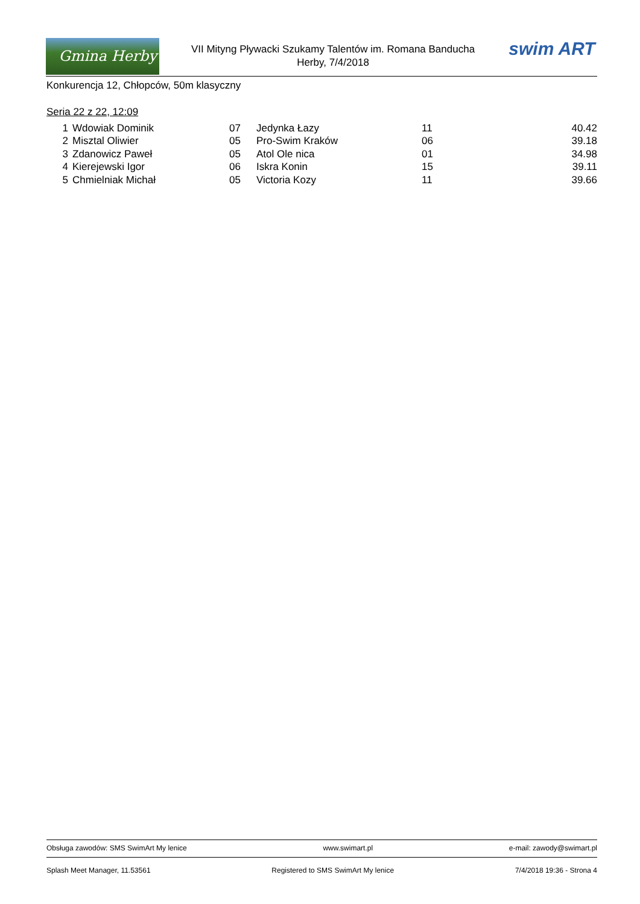Gmina Herby
VII Mityng Pływacki Szukamy Talentów im. Romana Banducha
Herby, 7/4/2018
swim ART
Konkurencja 12, Chłopców, 50m klasyczny
Seria 22 z 22, 12:09
| 1 | Wdowiak Dominik | 07 | Jedynka Łazy | 11 | 40.42 |
| 2 | Misztal Oliwier | 05 | Pro-Swim Kraków | 06 | 39.18 |
| 3 | Zdanowicz Paweł | 05 | Atol Ole nica | 01 | 34.98 |
| 4 | Kierejewski Igor | 06 | Iskra Konin | 15 | 39.11 |
| 5 | Chmielniak Michał | 05 | Victoria Kozy | 11 | 39.66 |
Obsługa zawodów: SMS SwimArt My lenice www.swimart.pl e-mail: zawody@swimart.pl
Splash Meet Manager, 11.53561 Registered to SMS SwimArt My lenice 7/4/2018 19:36 - Strona 4